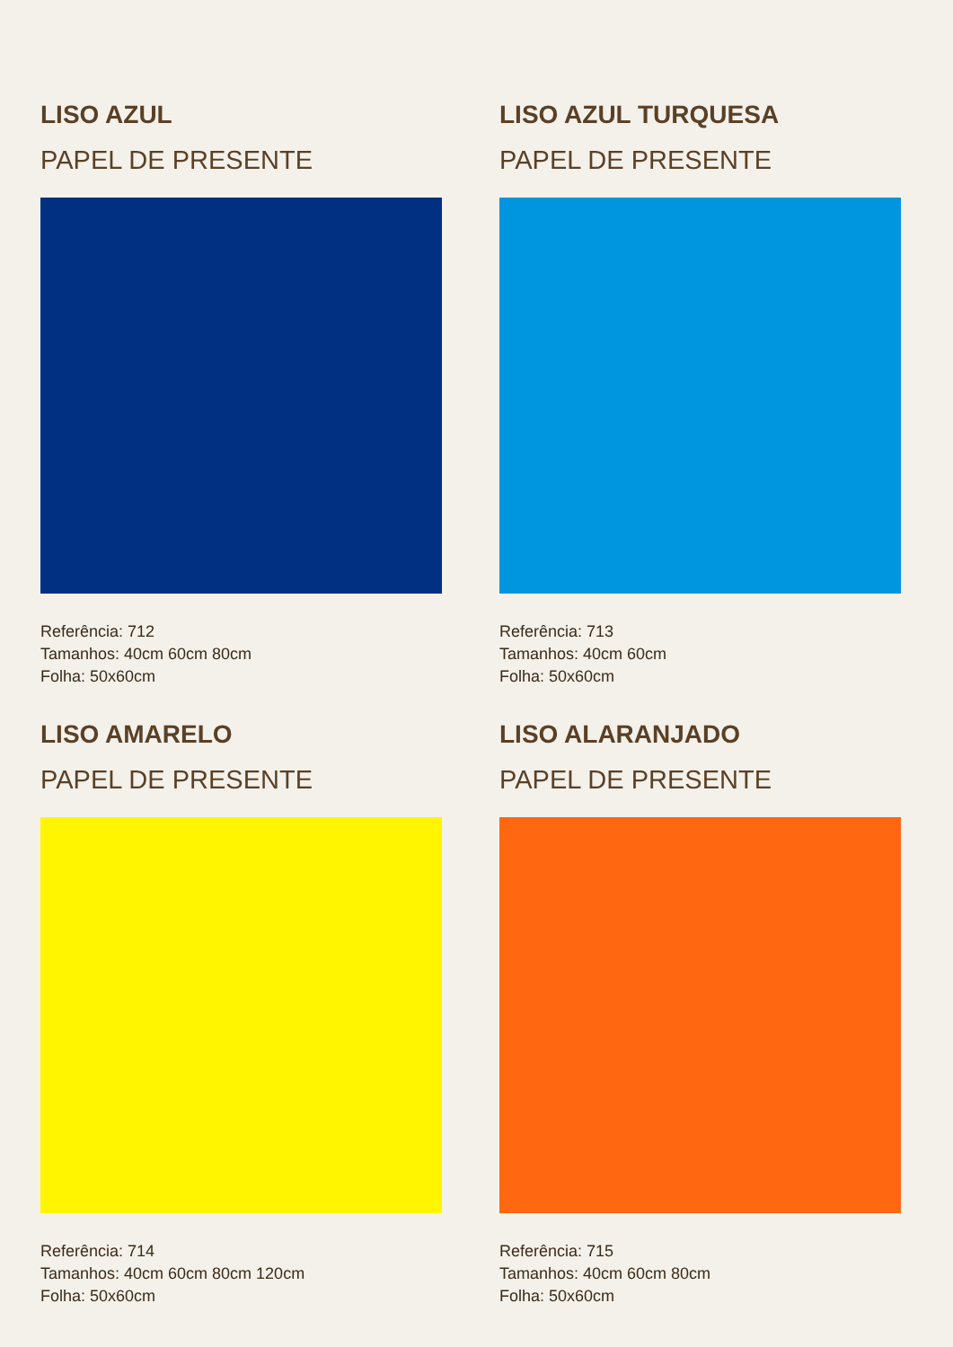LISO AZUL
PAPEL DE PRESENTE
Referência: 712
Tamanhos: 40cm 60cm 80cm
Folha: 50x60cm
LISO AZUL TURQUESA
PAPEL DE PRESENTE
Referência: 713
Tamanhos: 40cm 60cm
Folha: 50x60cm
LISO AMARELO
PAPEL DE PRESENTE
Referência: 714
Tamanhos: 40cm 60cm 80cm 120cm
Folha: 50x60cm
LISO ALARANJADO
PAPEL DE PRESENTE
Referência: 715
Tamanhos: 40cm 60cm 80cm
Folha: 50x60cm